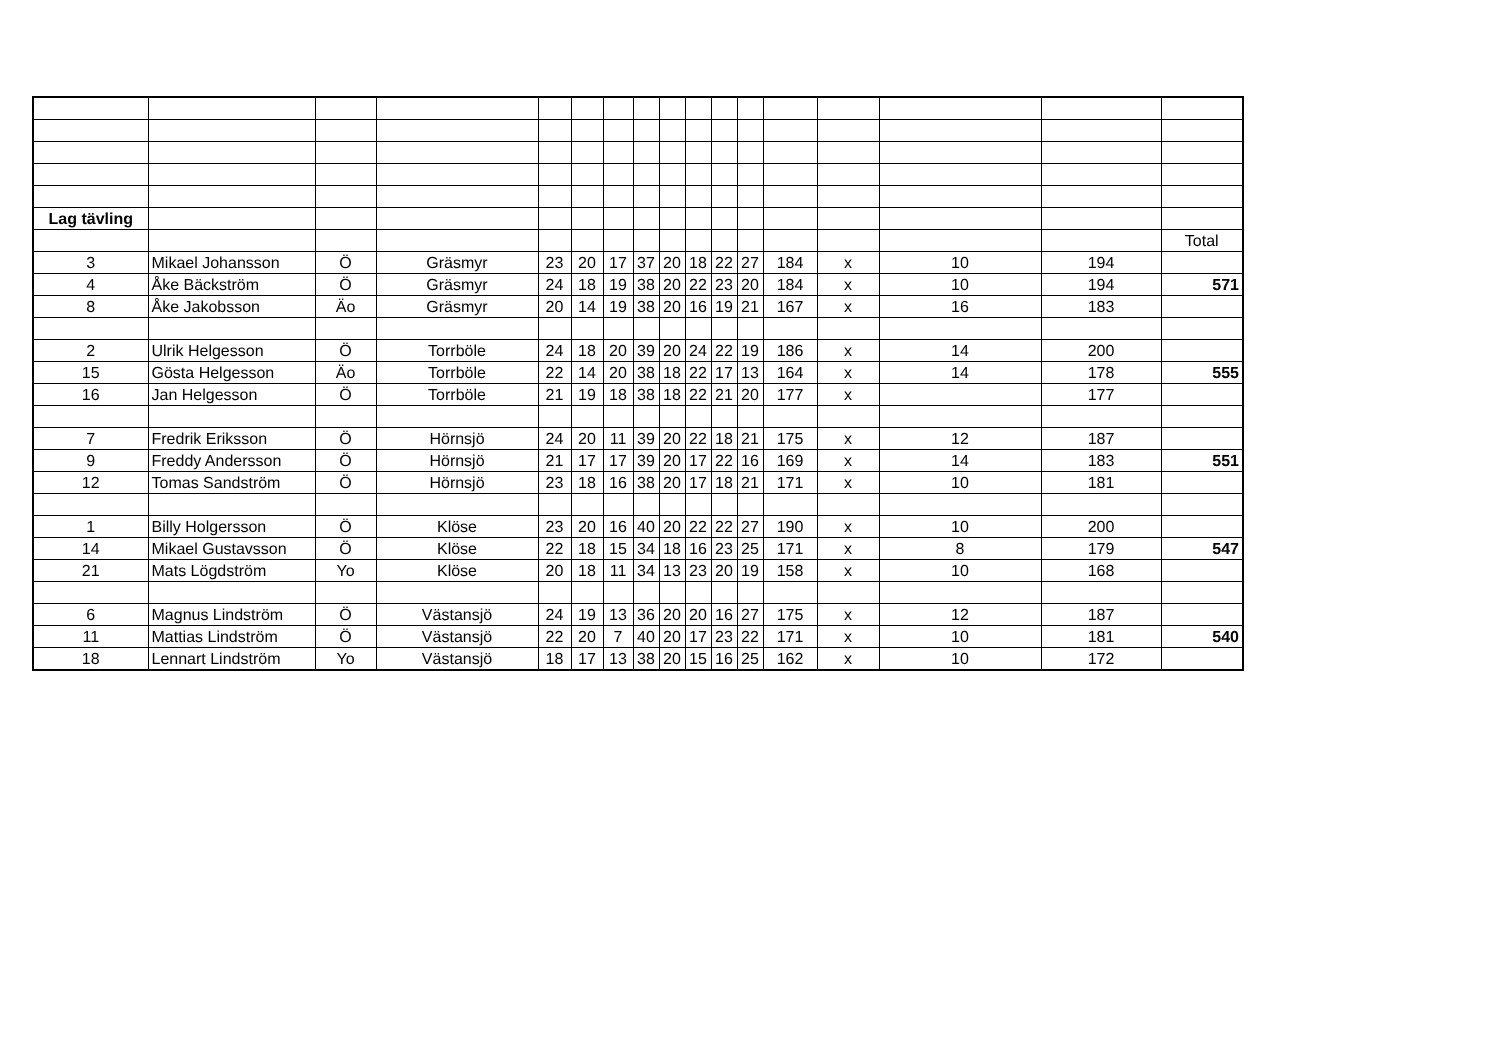| Lag tävling | | | | | | | | | | | | | | | | |
| | | | | | | | | | | | | | | | | Total |
| 3 | Mikael Johansson | Ö | Gräsmyr | 23 | 20 | 17 | 37 | 20 | 18 | 22 | 27 | 184 | x | 10 | 194 | |
| 4 | Åke Bäckström | Ö | Gräsmyr | 24 | 18 | 19 | 38 | 20 | 22 | 23 | 20 | 184 | x | 10 | 194 | 571 |
| 8 | Åke Jakobsson | Äo | Gräsmyr | 20 | 14 | 19 | 38 | 20 | 16 | 19 | 21 | 167 | x | 16 | 183 | |
| 2 | Ulrik Helgesson | Ö | Torrböle | 24 | 18 | 20 | 39 | 20 | 24 | 22 | 19 | 186 | x | 14 | 200 | |
| 15 | Gösta Helgesson | Äo | Torrböle | 22 | 14 | 20 | 38 | 18 | 22 | 17 | 13 | 164 | x | 14 | 178 | 555 |
| 16 | Jan Helgesson | Ö | Torrböle | 21 | 19 | 18 | 38 | 18 | 22 | 21 | 20 | 177 | x | | 177 | |
| 7 | Fredrik Eriksson | Ö | Hörnsjö | 24 | 20 | 11 | 39 | 20 | 22 | 18 | 21 | 175 | x | 12 | 187 | |
| 9 | Freddy Andersson | Ö | Hörnsjö | 21 | 17 | 17 | 39 | 20 | 17 | 22 | 16 | 169 | x | 14 | 183 | 551 |
| 12 | Tomas Sandström | Ö | Hörnsjö | 23 | 18 | 16 | 38 | 20 | 17 | 18 | 21 | 171 | x | 10 | 181 | |
| 1 | Billy Holgersson | Ö | Klöse | 23 | 20 | 16 | 40 | 20 | 22 | 22 | 27 | 190 | x | 10 | 200 | |
| 14 | Mikael Gustavsson | Ö | Klöse | 22 | 18 | 15 | 34 | 18 | 16 | 23 | 25 | 171 | x | 8 | 179 | 547 |
| 21 | Mats Lögdström | Yo | Klöse | 20 | 18 | 11 | 34 | 13 | 23 | 20 | 19 | 158 | x | 10 | 168 | |
| 6 | Magnus Lindström | Ö | Västansjö | 24 | 19 | 13 | 36 | 20 | 20 | 16 | 27 | 175 | x | 12 | 187 | |
| 11 | Mattias Lindström | Ö | Västansjö | 22 | 20 | 7 | 40 | 20 | 17 | 23 | 22 | 171 | x | 10 | 181 | 540 |
| 18 | Lennart Lindström | Yo | Västansjö | 18 | 17 | 13 | 38 | 20 | 15 | 16 | 25 | 162 | x | 10 | 172 | |